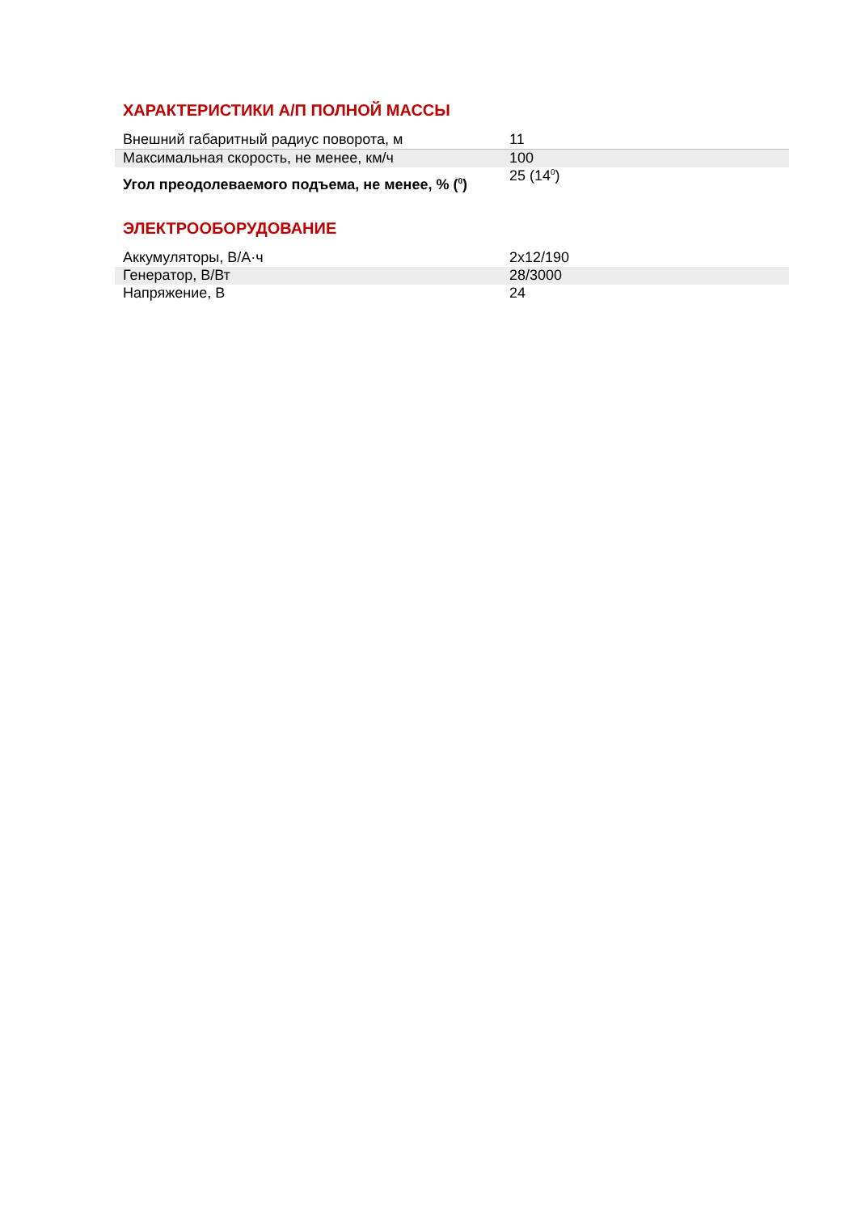ХАРАКТЕРИСТИКИ А/П ПОЛНОЙ МАССЫ
| Внешний габаритный радиус поворота, м | 11 |
| Максимальная скорость, не менее, км/ч | 100 |
| Угол преодолеваемого подъема, не менее, % (<sup>0</sup>) | 25 (14<sup>0</sup>) |
ЭЛЕКТРООБОРУДОВАНИЕ
| Аккумуляторы, В/А·ч | 2x12/190 |
| Генератор, В/Вт | 28/3000 |
| Напряжение, В | 24 |